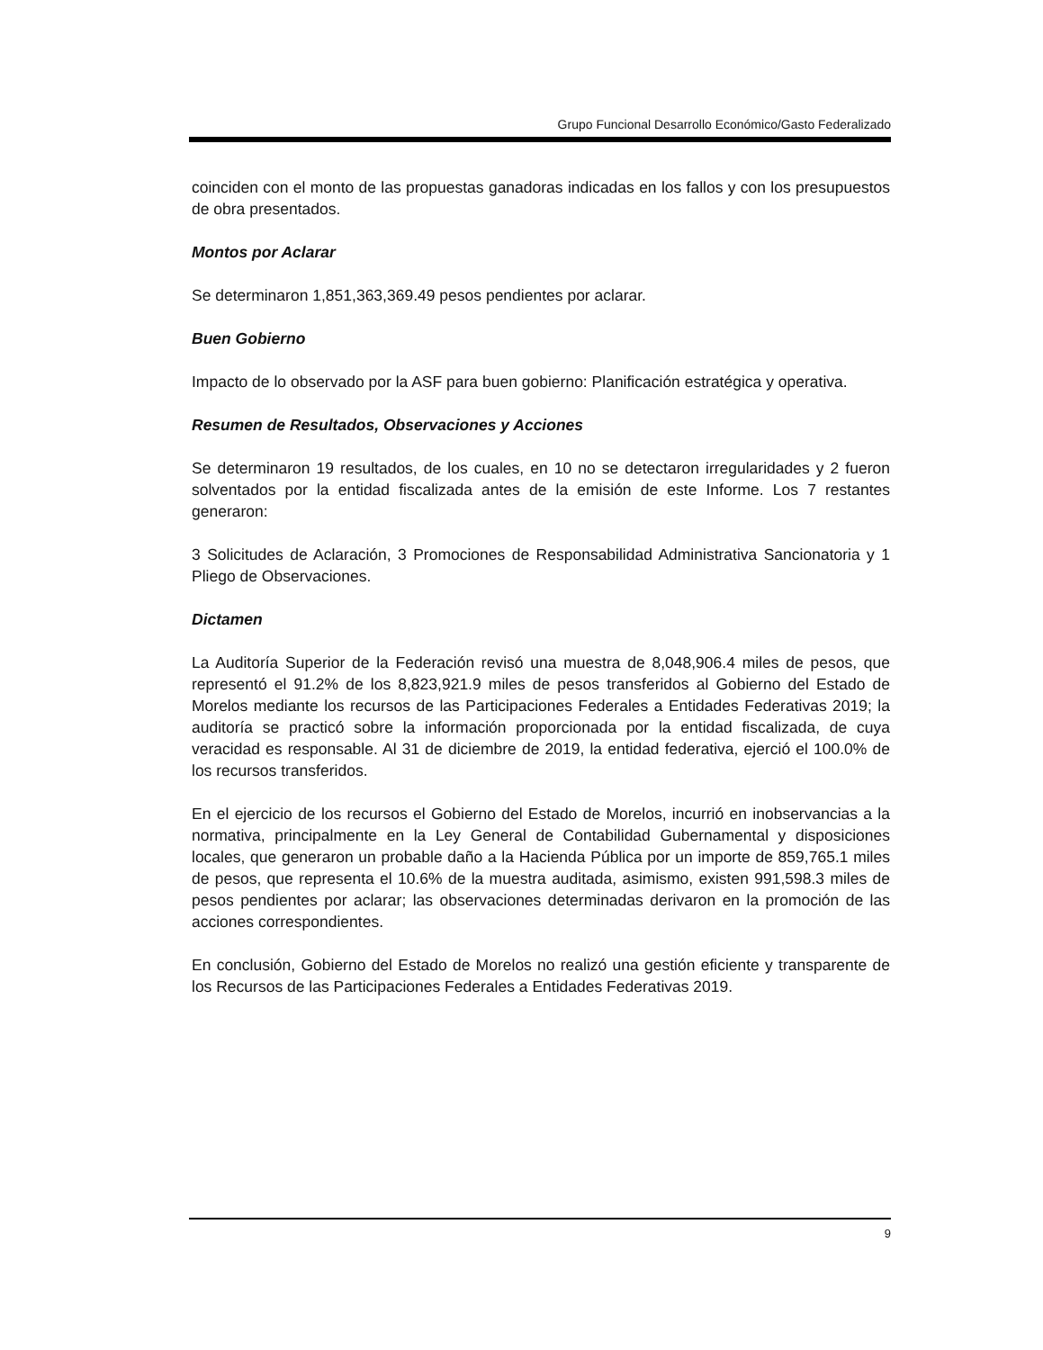Grupo Funcional Desarrollo Económico/Gasto Federalizado
coinciden con el monto de las propuestas ganadoras indicadas en los fallos y con los presupuestos de obra presentados.
Montos por Aclarar
Se determinaron 1,851,363,369.49 pesos pendientes por aclarar.
Buen Gobierno
Impacto de lo observado por la ASF para buen gobierno: Planificación estratégica y operativa.
Resumen de Resultados, Observaciones y Acciones
Se determinaron 19 resultados, de los cuales, en 10 no se detectaron irregularidades y 2 fueron solventados por la entidad fiscalizada antes de la emisión de este Informe. Los 7 restantes generaron:
3 Solicitudes de Aclaración, 3 Promociones de Responsabilidad Administrativa Sancionatoria y 1 Pliego de Observaciones.
Dictamen
La Auditoría Superior de la Federación revisó una muestra de 8,048,906.4 miles de pesos, que representó el 91.2% de los 8,823,921.9 miles de pesos transferidos al Gobierno del Estado de Morelos mediante los recursos de las Participaciones Federales a Entidades Federativas 2019; la auditoría se practicó sobre la información proporcionada por la entidad fiscalizada, de cuya veracidad es responsable. Al 31 de diciembre de 2019, la entidad federativa, ejerció el 100.0% de los recursos transferidos.
En el ejercicio de los recursos el Gobierno del Estado de Morelos, incurrió en inobservancias a la normativa, principalmente en la Ley General de Contabilidad Gubernamental y disposiciones locales, que generaron un probable daño a la Hacienda Pública por un importe de 859,765.1 miles de pesos, que representa el 10.6% de la muestra auditada, asimismo, existen 991,598.3 miles de pesos pendientes por aclarar; las observaciones determinadas derivaron en la promoción de las acciones correspondientes.
En conclusión, Gobierno del Estado de Morelos no realizó una gestión eficiente y transparente de los Recursos de las Participaciones Federales a Entidades Federativas 2019.
9